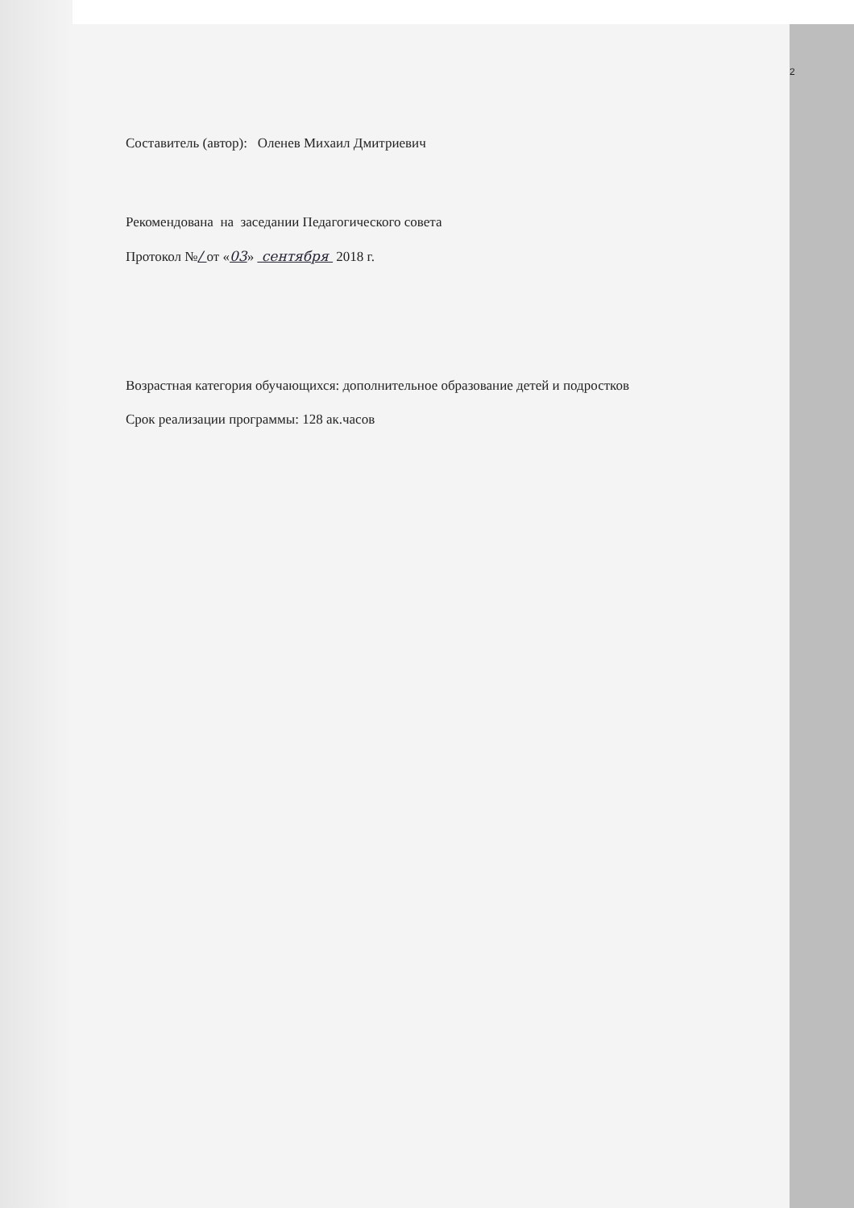2
Составитель (автор): Оленев Михаил Дмитриевич
Рекомендована на заседании Педагогического совета
Протокол №/ от «03» сентября 2018 г.
Возрастная категория обучающихся: дополнительное образование детей и подростков
Срок реализации программы: 128 ак.часов